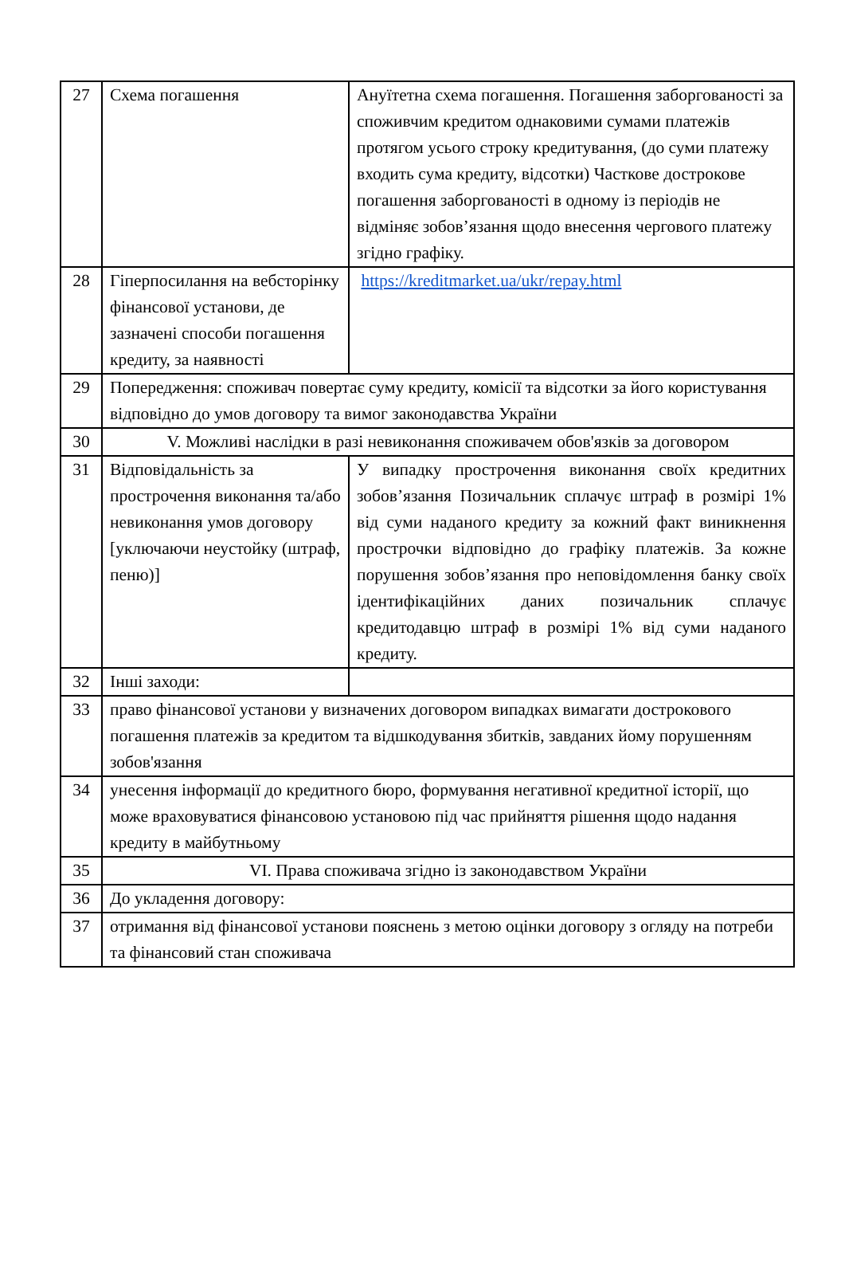| 27 | Схема погашення | Ануїтетна схема погашення. Погашення заборгованості за споживчим кредитом однаковими сумами платежів протягом усього строку кредитування, (до суми платежу входить сума кредиту, відсотки) Часткове дострокове погашення заборгованості в одному із періодів не відміняє зобов’язання щодо внесення чергового платежу згідно графіку. |
| 28 | Гіперпосилання на вебсторінку фінансової установи, де зазначені способи погашення кредиту, за наявності | https://kreditmarket.ua/ukr/repay.html |
| 29 | Попередження: споживач повертає суму кредиту, комісії та відсотки за його користування відповідно до умов договору та вимог законодавства України | |
| 30 | V. Можливі наслідки в разі невиконання споживачем обов'язків за договором | |
| 31 | Відповідальність за прострочення виконання та/або невиконання умов договору [уключаючи неустойку (штраф, пеню)] | У випадку прострочення виконання своїх кредитних зобов’язання Позичальник сплачує штраф в розмірі 1% від суми наданого кредиту за кожний факт виникнення прострочки відповідно до графіку платежів. За кожне порушення зобов’язання про неповідомлення банку своїх ідентифікаційних даних позичальник сплачує кредитодавцю штраф в розмірі 1% від суми наданого кредиту. |
| 32 | Інші заходи: | |
| 33 | право фінансової установи у визначених договором випадках вимагати дострокового погашення платежів за кредитом та відшкодування збитків, завданих йому порушенням зобов'язання | |
| 34 | унесення інформації до кредитного бюро, формування негативної кредитної історії, що може враховуватися фінансовою установою під час прийняття рішення щодо надання кредиту в майбутньому | |
| 35 | VI. Права споживача згідно із законодавством України | |
| 36 | До укладення договору: | |
| 37 | отримання від фінансової установи пояснень з метою оцінки договору з огляду на потреби та фінансовий стан споживача | |